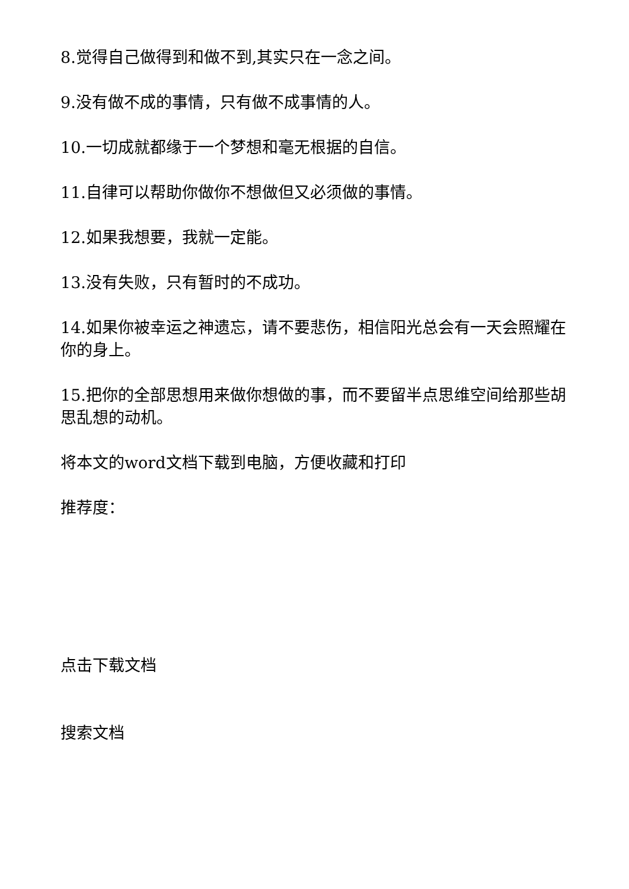8.觉得自己做得到和做不到,其实只在一念之间。
9.没有做不成的事情，只有做不成事情的人。
10.一切成就都缘于一个梦想和毫无根据的自信。
11.自律可以帮助你做你不想做但又必须做的事情。
12.如果我想要，我就一定能。
13.没有失败，只有暂时的不成功。
14.如果你被幸运之神遗忘，请不要悲伤，相信阳光总会有一天会照耀在你的身上。
15.把你的全部思想用来做你想做的事，而不要留半点思维空间给那些胡思乱想的动机。
将本文的word文档下载到电脑，方便收藏和打印
推荐度：
点击下载文档
搜索文档